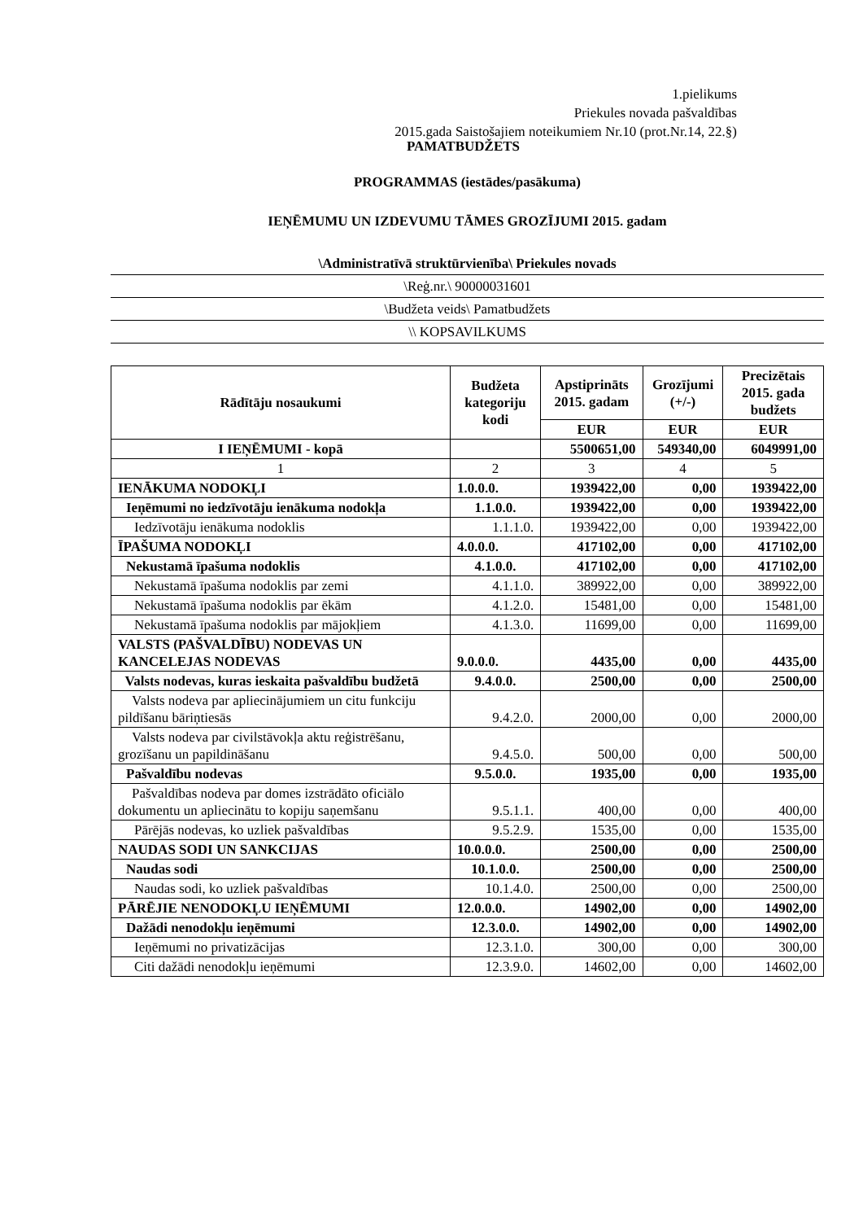1.pielikums
Priekules novada pašvaldības
2015.gada Saistošajiem noteikumiem Nr.10 (prot.Nr.14, 22.§)
PAMATBUDŽETS
PROGRAMMAS (iestādes/pasākuma)
IEŅĒMUMU UN IZDEVUMU TĀMES GROZĪJUMI 2015. gadam
\Administratīvā struktūrvienība\ Priekules novads
\Reģ.nr.\ 90000031601
\Budžeta veids\ Pamatbudžets
\\ KOPSAVILKUMS
| Rādītāju nosaukumi | Budžeta kategoriju kodi | Apstiprināts 2015. gadam | Grozījumi (+/-) | Precizētais 2015. gada budžets |
| --- | --- | --- | --- | --- |
| | | EUR | EUR | EUR |
| I IEŅĒMUMI - kopā | | 5500651,00 | 549340,00 | 6049991,00 |
| 1 | 2 | 3 | 4 | 5 |
| IENĀKUMA NODOKĻI | 1.0.0.0. | 1939422,00 | 0,00 | 1939422,00 |
| Ieņēmumi no iedzīvotāju ienākuma nodokļa | 1.1.0.0. | 1939422,00 | 0,00 | 1939422,00 |
| Iedzīvotāju ienākuma nodoklis | 1.1.1.0. | 1939422,00 | 0,00 | 1939422,00 |
| ĪPAŠUMA NODOKĻI | 4.0.0.0. | 417102,00 | 0,00 | 417102,00 |
| Nekustamā īpašuma nodoklis | 4.1.0.0. | 417102,00 | 0,00 | 417102,00 |
| Nekustamā īpašuma nodoklis par zemi | 4.1.1.0. | 389922,00 | 0,00 | 389922,00 |
| Nekustamā īpašuma nodoklis par ēkām | 4.1.2.0. | 15481,00 | 0,00 | 15481,00 |
| Nekustamā īpašuma nodoklis par mājokļiem | 4.1.3.0. | 11699,00 | 0,00 | 11699,00 |
| VALSTS (PAŠVALDĪBU) NODEVAS UN KANCELEJAS NODEVAS | 9.0.0.0. | 4435,00 | 0,00 | 4435,00 |
| Valsts nodevas, kuras ieskaita pašvaldību budžetā | 9.4.0.0. | 2500,00 | 0,00 | 2500,00 |
| Valsts nodeva par apliecinājumiem un citu funkciju pildīšanu bāriņtiesās | 9.4.2.0. | 2000,00 | 0,00 | 2000,00 |
| Valsts nodeva par civilstāvokļa aktu reģistrēšanu, grozīšanu un papildināšanu | 9.4.5.0. | 500,00 | 0,00 | 500,00 |
| Pašvaldību nodevas | 9.5.0.0. | 1935,00 | 0,00 | 1935,00 |
| Pašvaldības nodeva par domes izstrādāto oficiālo dokumentu un apliecinātu to kopiju saņemšanu | 9.5.1.1. | 400,00 | 0,00 | 400,00 |
| Pārējās nodevas, ko uzliek pašvaldības | 9.5.2.9. | 1535,00 | 0,00 | 1535,00 |
| NAUDAS SODI UN SANKCIJAS | 10.0.0.0. | 2500,00 | 0,00 | 2500,00 |
| Naudas sodi | 10.1.0.0. | 2500,00 | 0,00 | 2500,00 |
| Naudas sodi, ko uzliek pašvaldības | 10.1.4.0. | 2500,00 | 0,00 | 2500,00 |
| PĀRĒJIE NENODOKĻU IEŅĒMUMI | 12.0.0.0. | 14902,00 | 0,00 | 14902,00 |
| Dažādi nenodokļu ieņēmumi | 12.3.0.0. | 14902,00 | 0,00 | 14902,00 |
| Ieņēmumi no privatizācijas | 12.3.1.0. | 300,00 | 0,00 | 300,00 |
| Citi dažādi nenodokļu ieņēmumi | 12.3.9.0. | 14602,00 | 0,00 | 14602,00 |